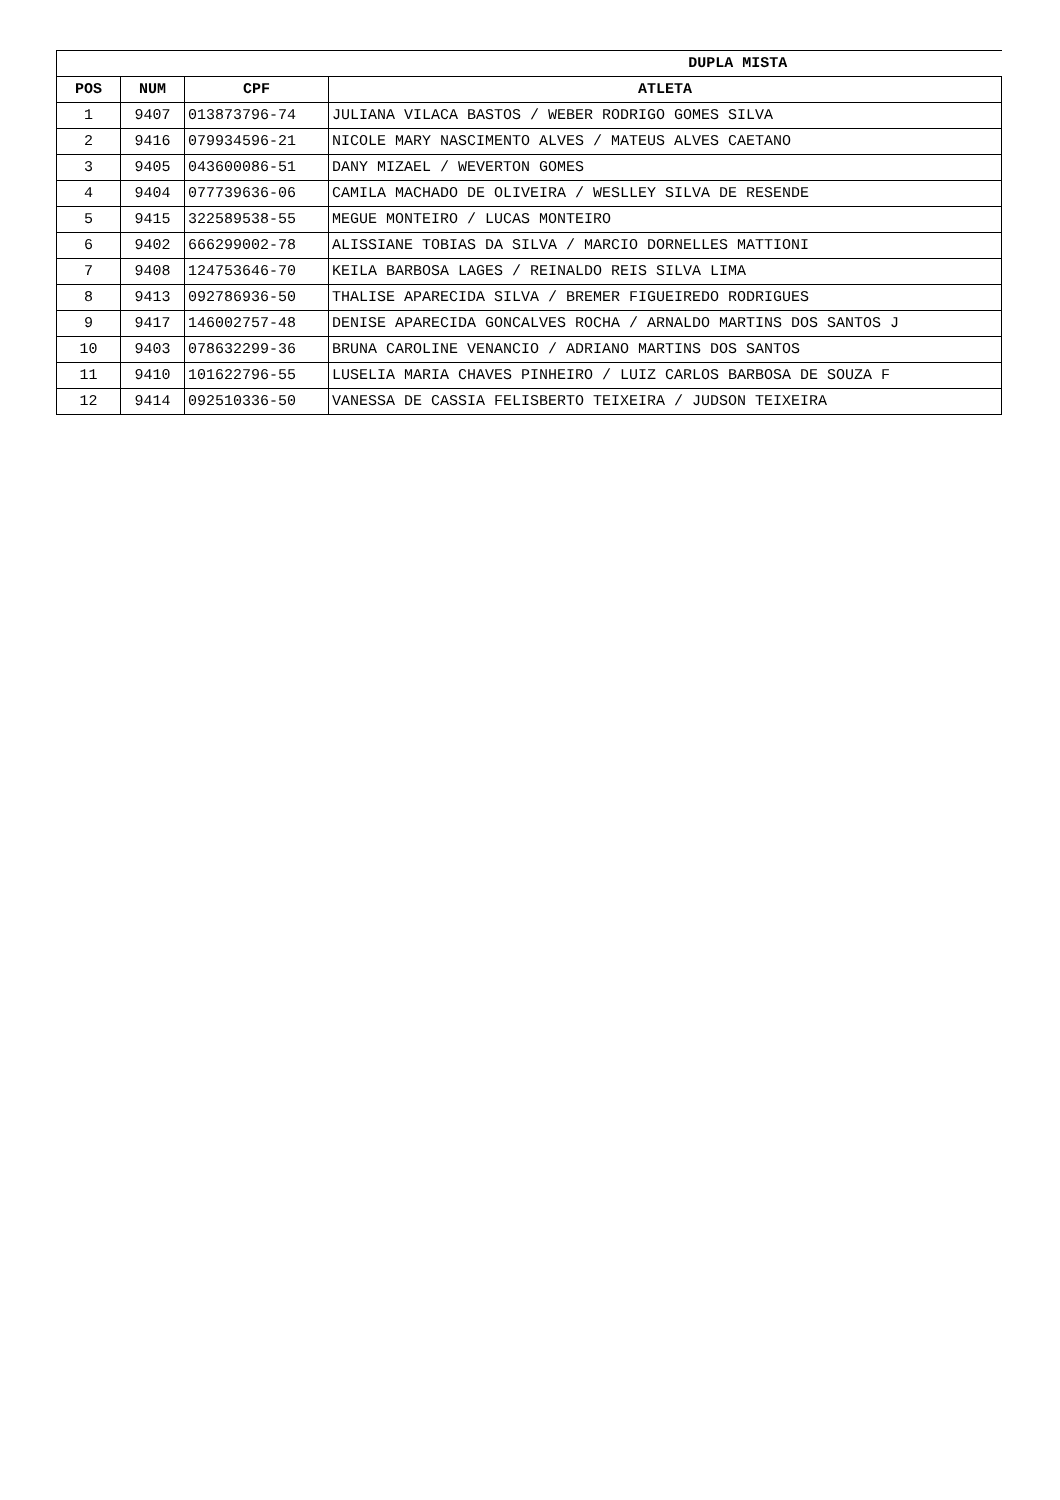| DUPLA MISTA | | | |
| --- | --- | --- | --- |
| POS | NUM | CPF | ATLETA |
| 1 | 9407 | 013873796-74 | JULIANA VILACA BASTOS / WEBER RODRIGO GOMES SILVA |
| 2 | 9416 | 079934596-21 | NICOLE MARY NASCIMENTO ALVES / MATEUS ALVES CAETANO |
| 3 | 9405 | 043600086-51 | DANY MIZAEL / WEVERTON GOMES |
| 4 | 9404 | 077739636-06 | CAMILA MACHADO DE OLIVEIRA / WESLLEY SILVA DE RESENDE |
| 5 | 9415 | 322589538-55 | MEGUE MONTEIRO / LUCAS MONTEIRO |
| 6 | 9402 | 666299002-78 | ALISSIANE TOBIAS DA SILVA / MARCIO DORNELLES MATTIONI |
| 7 | 9408 | 124753646-70 | KEILA BARBOSA LAGES / REINALDO REIS SILVA LIMA |
| 8 | 9413 | 092786936-50 | THALISE APARECIDA SILVA / BREMER FIGUEIREDO RODRIGUES |
| 9 | 9417 | 146002757-48 | DENISE APARECIDA GONCALVES ROCHA / ARNALDO MARTINS DOS SANTOS J |
| 10 | 9403 | 078632299-36 | BRUNA CAROLINE VENANCIO / ADRIANO MARTINS DOS SANTOS |
| 11 | 9410 | 101622796-55 | LUSELIA MARIA CHAVES PINHEIRO / LUIZ CARLOS BARBOSA DE SOUZA F |
| 12 | 9414 | 092510336-50 | VANESSA DE CASSIA FELISBERTO TEIXEIRA / JUDSON TEIXEIRA |